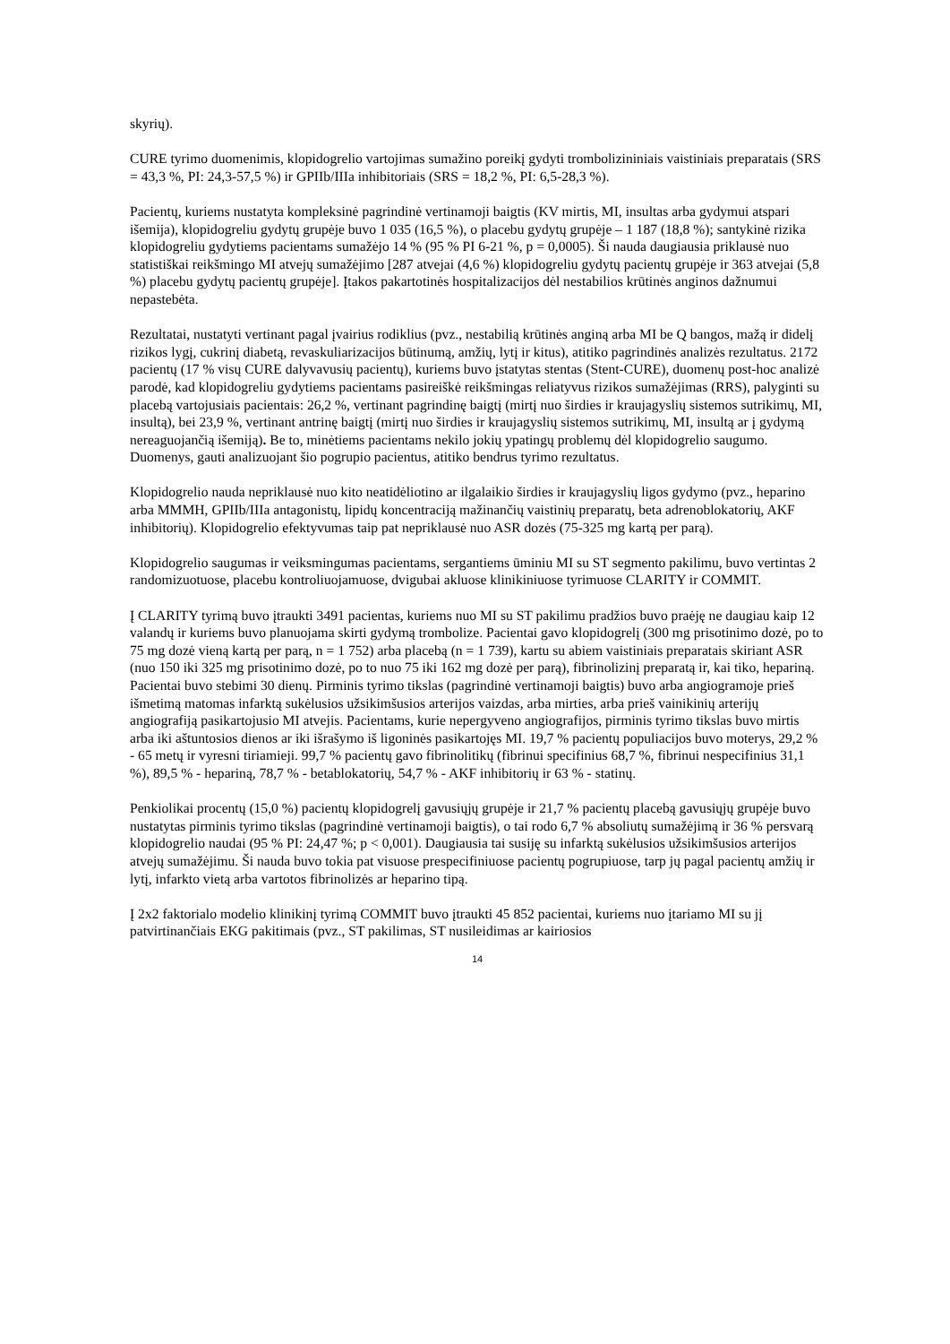skyrių).
CURE tyrimo duomenimis, klopidogrelio vartojimas sumažino poreikį gydyti trombolizininiais vaistiniais preparatais (SRS = 43,3 %, PI: 24,3-57,5 %) ir GPIIb/IIIa inhibitoriais (SRS = 18,2 %, PI: 6,5-28,3 %).
Pacientų, kuriems nustatyta kompleksinė pagrindinė vertinamoji baigtis (KV mirtis, MI, insultas arba gydymui atspari išemija), klopidogreliu gydytų grupėje buvo 1 035 (16,5 %), o placebu gydytų grupėje – 1 187 (18,8 %); santykinė rizika klopidogreliu gydytiems pacientams sumažėjo 14 % (95 % PI 6-21 %, p = 0,0005). Ši nauda daugiausia priklausė nuo statistiškai reikšmingo MI atvejų sumažėjimo [287 atvejai (4,6 %) klopidogreliu gydytų pacientų grupėje ir 363 atvejai (5,8 %) placebu gydytų pacientų grupėje]. Įtakos pakartotinės hospitalizacijos dėl nestabilios krūtinės anginos dažnumui nepastebėta.
Rezultatai, nustatyti vertinant pagal įvairius rodiklius (pvz., nestabilią krūtinės anginą arba MI be Q bangos, mažą ir didelį rizikos lygį, cukrinį diabetą, revaskuliarizacijos būtinumą, amžių, lytį ir kitus), atitiko pagrindinės analizės rezultatus. 2172 pacientų (17 % visų CURE dalyvavusių pacientų), kuriems buvo įstatytas stentas (Stent-CURE), duomenų post-hoc analizė parodė, kad klopidogreliu gydytiems pacientams pasireiškė reikšmingas reliatyvus rizikos sumažėjimas (RRS), palyginti su placebą vartojusiais pacientais: 26,2 %, vertinant pagrindinę baigtį (mirtį nuo širdies ir kraujagyslių sistemos sutrikimų, MI, insultą), bei 23,9 %, vertinant antrinę baigtį (mirtį nuo širdies ir kraujagyslių sistemos sutrikimų, MI, insultą ar į gydymą nereaguojančią išemiją). Be to, minėtiems pacientams nekilo jokių ypatingų problemų dėl klopidogrelio saugumo. Duomenys, gauti analizuojant šio pogrupio pacientus, atitiko bendrus tyrimo rezultatus.
Klopidogrelio nauda nepriklausė nuo kito neatidėliotino ar ilgalaikio širdies ir kraujagyslių ligos gydymo (pvz., heparino arba MMMH, GPIIb/IIIa antagonistų, lipidų koncentraciją mažinančių vaistinių preparatų, beta adrenoblokatorių, AKF inhibitorių). Klopidogrelio efektyvumas taip pat nepriklausė nuo ASR dozės (75-325 mg kartą per parą).
Klopidogrelio saugumas ir veiksmingumas pacientams, sergantiems ūminiu MI su ST segmento pakilimu, buvo vertintas 2 randomizuotuose, placebu kontroliuojamuose, dvigubai akluose klinikiniuose tyrimuose CLARITY ir COMMIT.
Į CLARITY tyrimą buvo įtraukti 3491 pacientas, kuriems nuo MI su ST pakilimu pradžios buvo praėję ne daugiau kaip 12 valandų ir kuriems buvo planuojama skirti gydymą trombolize. Pacientai gavo klopidogrelį (300 mg prisotinimo dozė, po to 75 mg dozė vieną kartą per parą, n = 1 752) arba placebą (n = 1 739), kartu su abiem vaistiniais preparatais skiriant ASR (nuo 150 iki 325 mg prisotinimo dozė, po to nuo 75 iki 162 mg dozė per parą), fibrinolizinį preparatą ir, kai tiko, hepariną. Pacientai buvo stebimi 30 dienų. Pirminis tyrimo tikslas (pagrindinė vertinamoji baigtis) buvo arba angiogramoje prieš išmetimą matomas infarktą sukėlusios užsikimšusios arterijos vaizdas, arba mirties, arba prieš vainikinių arterijų angiografiją pasikartojusio MI atvejis. Pacientams, kurie nepergyveno angiografijos, pirminis tyrimo tikslas buvo mirtis arba iki aštuntosios dienos ar iki išrašymo iš ligoninės pasikartojęs MI. 19,7 % pacientų populiacijos buvo moterys, 29,2 % - 65 metų ir vyresni tiriamieji. 99,7 % pacientų gavo fibrinolitikų (fibrinui specifinius 68,7 %, fibrinui nespecifinius 31,1 %), 89,5 % - hepariną, 78,7 % - betablokatorių, 54,7 % - AKF inhibitorių ir 63 % - statinų.
Penkiolikai procentų (15,0 %) pacientų klopidogrelį gavusiųjų grupėje ir 21,7 % pacientų placebą gavusiųjų grupėje buvo nustatytas pirminis tyrimo tikslas (pagrindinė vertinamoji baigtis), o tai rodo 6,7 % absoliutų sumažėjimą ir 36 % persvarą klopidogrelio naudai (95 % PI: 24,47 %; p < 0,001). Daugiausia tai susiję su infarktą sukėlusios užsikimšusios arterijos atvejų sumažėjimu. Ši nauda buvo tokia pat visuose prespecifiniuose pacientų pogrupiuose, tarp jų pagal pacientų amžių ir lytį, infarkto vietą arba vartotos fibrinolizės ar heparino tipą.
Į 2x2 faktorialo modelio klinikinį tyrimą COMMIT buvo įtraukti 45 852 pacientai, kuriems nuo įtariamo MI su jį patvirtinančiais EKG pakitimais (pvz., ST pakilimas, ST nusileidimas ar kairiosios
14